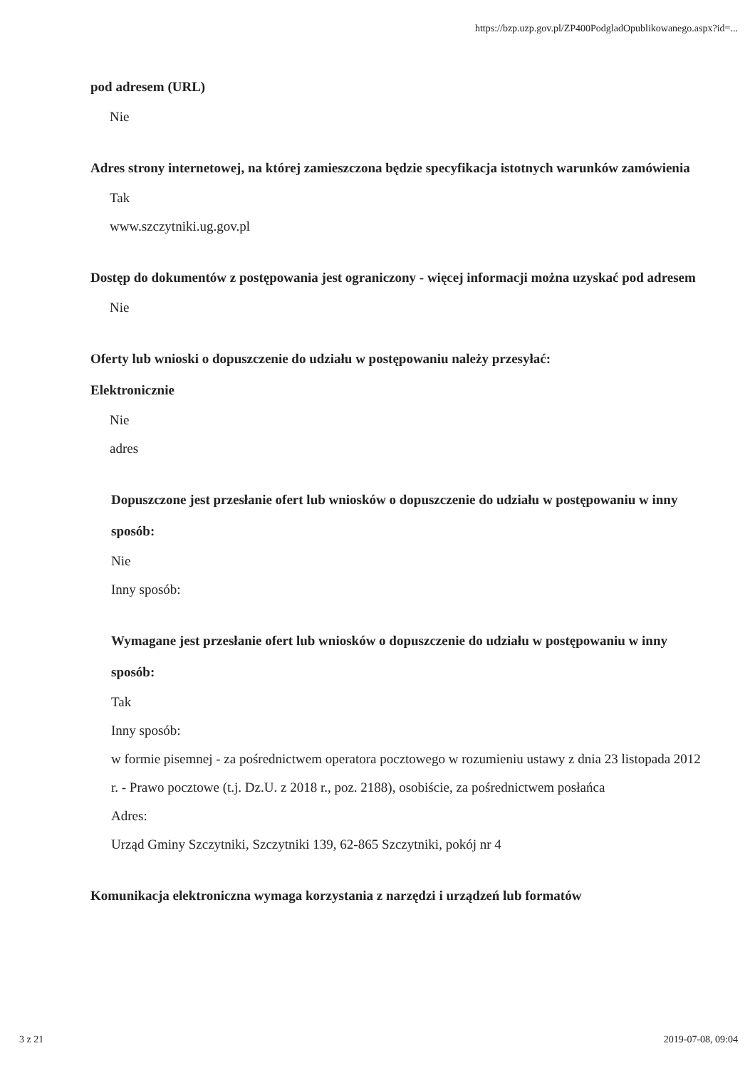https://bzp.uzp.gov.pl/ZP400PodgladOpublikowanego.aspx?id=...
pod adresem (URL)
Nie
Adres strony internetowej, na której zamieszczona będzie specyfikacja istotnych warunków zamówienia
Tak
www.szczytniki.ug.gov.pl
Dostęp do dokumentów z postępowania jest ograniczony - więcej informacji można uzyskać pod adresem
Nie
Oferty lub wnioski o dopuszczenie do udziału w postępowaniu należy przesyłać:
Elektronicznie
Nie
adres
Dopuszczone jest przesłanie ofert lub wniosków o dopuszczenie do udziału w postępowaniu w inny sposób:
Nie
Inny sposób:
Wymagane jest przesłanie ofert lub wniosków o dopuszczenie do udziału w postępowaniu w inny sposób:
Tak
Inny sposób:
w formie pisemnej - za pośrednictwem operatora pocztowego w rozumieniu ustawy z dnia 23 listopada 2012 r. - Prawo pocztowe (t.j. Dz.U. z 2018 r., poz. 2188), osobiście, za pośrednictwem posłańca
Adres:
Urząd Gminy Szczytniki, Szczytniki 139, 62-865 Szczytniki, pokój nr 4
Komunikacja elektroniczna wymaga korzystania z narzędzi i urządzeń lub formatów
3 z 21 2019-07-08, 09:04